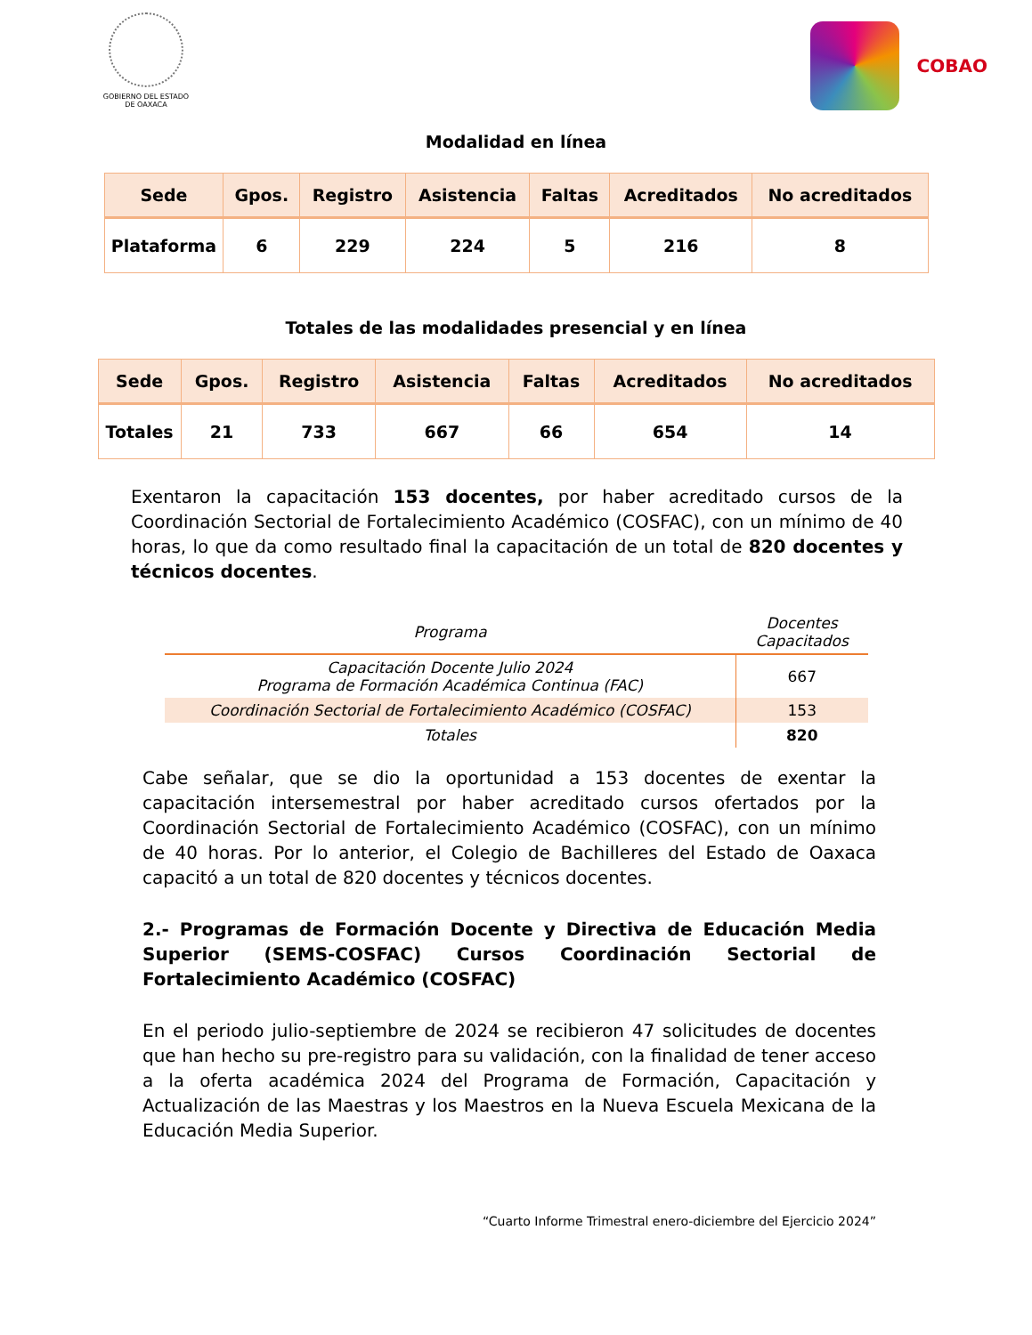GOBIERNO DEL ESTADO
DE OAXACA
COBAO
Modalidad en línea
| Sede | Gpos. | Registro | Asistencia | Faltas | Acreditados | No acreditados |
| --- | --- | --- | --- | --- | --- | --- |
| Plataforma | 6 | 229 | 224 | 5 | 216 | 8 |
Totales de las modalidades presencial y en línea
| Sede | Gpos. | Registro | Asistencia | Faltas | Acreditados | No acreditados |
| --- | --- | --- | --- | --- | --- | --- |
| Totales | 21 | 733 | 667 | 66 | 654 | 14 |
Exentaron la capacitación 153 docentes, por haber acreditado cursos de la Coordinación Sectorial de Fortalecimiento Académico (COSFAC), con un mínimo de 40 horas, lo que da como resultado final la capacitación de un total de 820 docentes y técnicos docentes.
| Programa | Docentes Capacitados |
| --- | --- |
| Capacitación Docente Julio 2024 Programa de Formación Académica Continua (FAC) | 667 |
| Coordinación Sectorial de Fortalecimiento Académico (COSFAC) | 153 |
| Totales | 820 |
Cabe señalar, que se dio la oportunidad a 153 docentes de exentar la capacitación intersemestral por haber acreditado cursos ofertados por la Coordinación Sectorial de Fortalecimiento Académico (COSFAC), con un mínimo de 40 horas. Por lo anterior, el Colegio de Bachilleres del Estado de Oaxaca capacitó a un total de 820 docentes y técnicos docentes.
2.- Programas de Formación Docente y Directiva de Educación Media Superior (SEMS-COSFAC) Cursos Coordinación Sectorial de Fortalecimiento Académico (COSFAC)
En el periodo julio-septiembre de 2024 se recibieron 47 solicitudes de docentes que han hecho su pre-registro para su validación, con la finalidad de tener acceso a la oferta académica 2024 del Programa de Formación, Capacitación y Actualización de las Maestras y los Maestros en la Nueva Escuela Mexicana de la Educación Media Superior.
“Cuarto Informe Trimestral enero-diciembre del Ejercicio 2024”